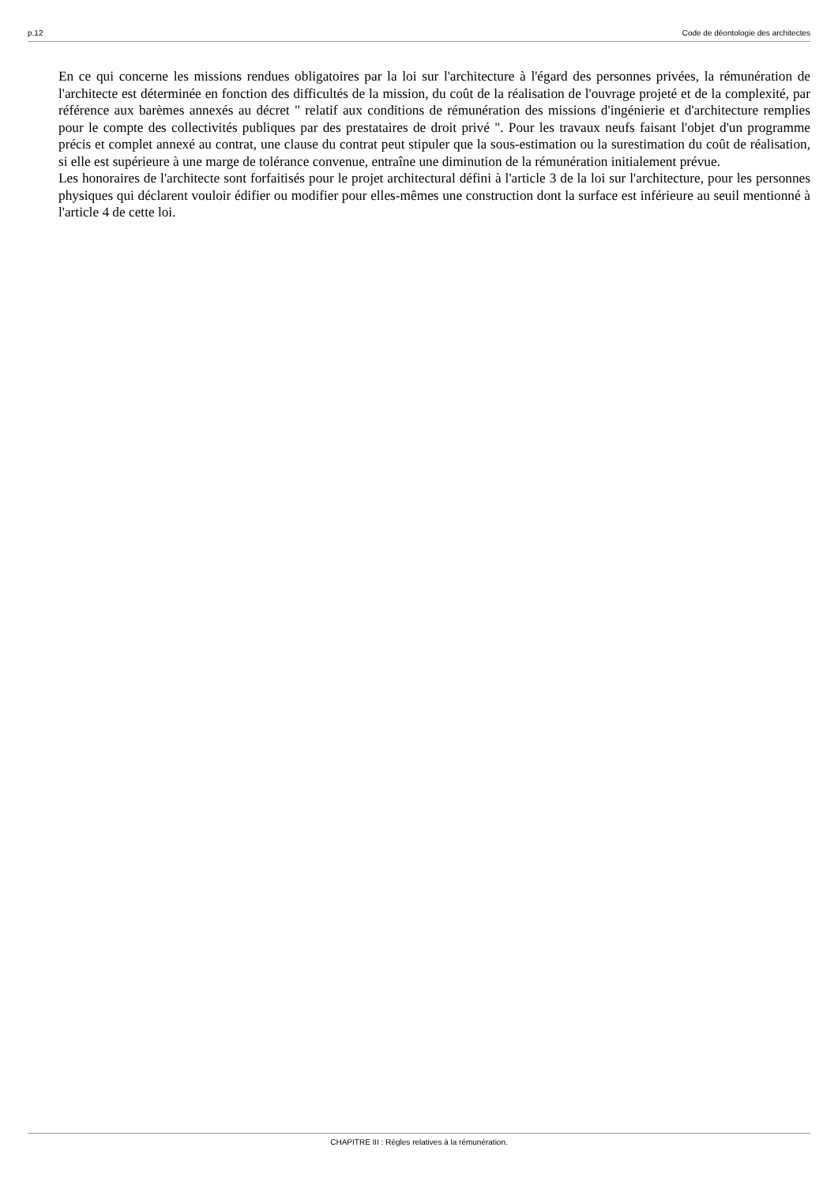p.12 Code de déontologie des architectes
En ce qui concerne les missions rendues obligatoires par la loi sur l'architecture à l'égard des personnes privées, la rémunération de l'architecte est déterminée en fonction des difficultés de la mission, du coût de la réalisation de l'ouvrage projeté et de la complexité, par référence aux barèmes annexés au décret " relatif aux conditions de rémunération des missions d'ingénierie et d'architecture remplies pour le compte des collectivités publiques par des prestataires de droit privé ". Pour les travaux neufs faisant l'objet d'un programme précis et complet annexé au contrat, une clause du contrat peut stipuler que la sous-estimation ou la surestimation du coût de réalisation, si elle est supérieure à une marge de tolérance convenue, entraîne une diminution de la rémunération initialement prévue.
Les honoraires de l'architecte sont forfaitisés pour le projet architectural défini à l'article 3 de la loi sur l'architecture, pour les personnes physiques qui déclarent vouloir édifier ou modifier pour elles-mêmes une construction dont la surface est inférieure au seuil mentionné à l'article 4 de cette loi.
CHAPITRE III : Règles relatives à la rémunération.